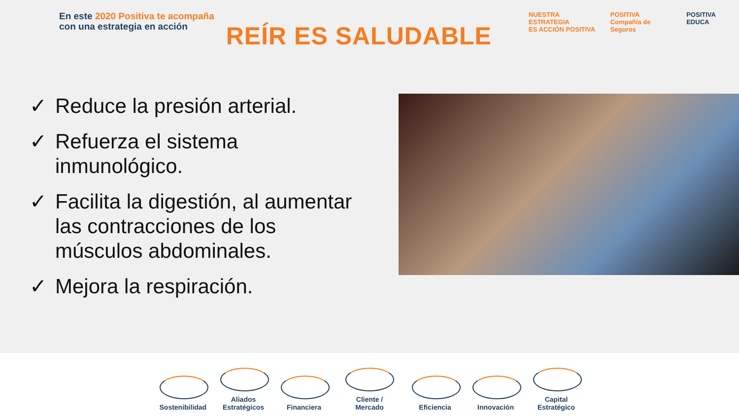En este 2020 Positiva te acompaña
con una estrategia en acción
REÍR ES SALUDABLE
NUESTRA ESTRATEGIA
ES ACCIÓN POSITIVA
POSITIVA
Compañía de Seguros
POSITIVA EDUCA
✓ Reduce la presión arterial.
✓ Refuerza el sistema inmunológico.
✓ Facilita la digestión, al aumentar las contracciones de los músculos abdominales.
✓ Mejora la respiración.
Sostenibilidad
Aliados Estratégicos
Financiera
Cliente / Mercado
Eficiencia
Innovación
Capital Estratégico